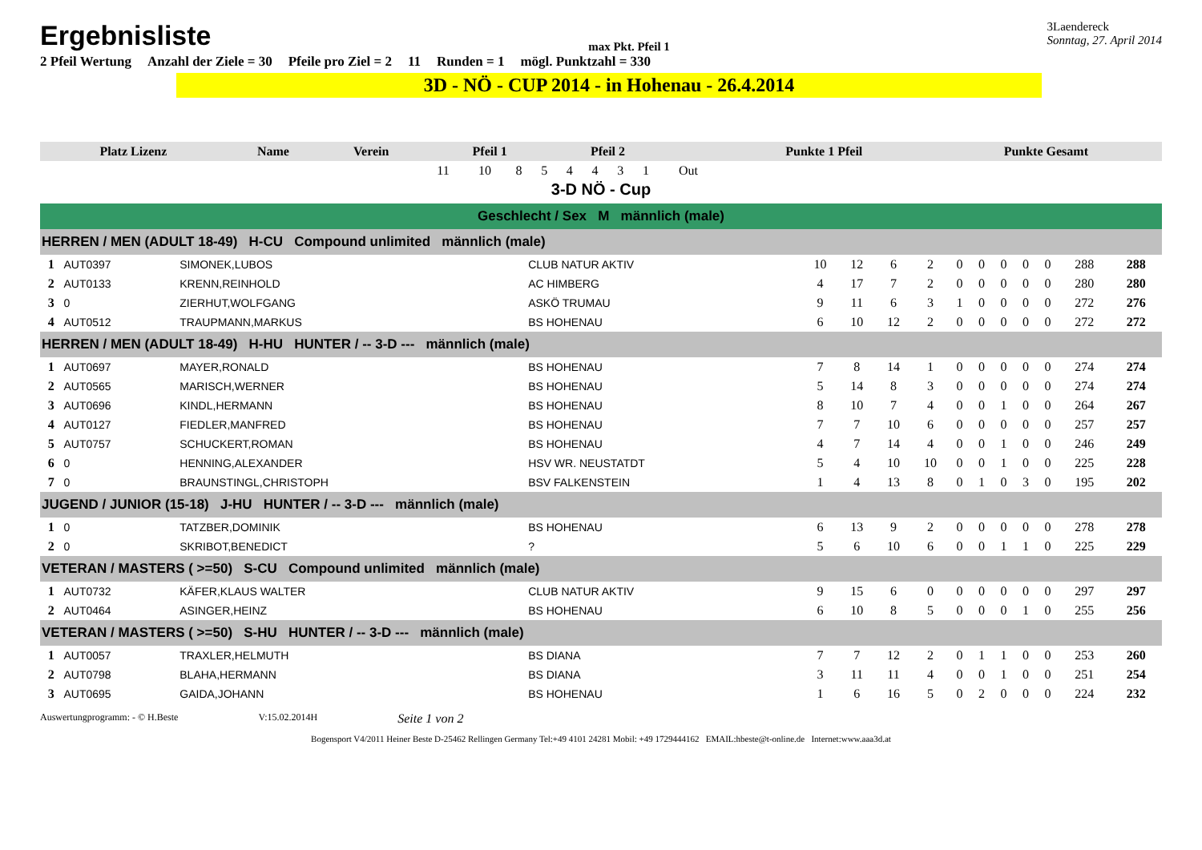Ergebnisliste
max Pkt. Pfeil 1
3Laendereck
Sonntag, 27. April 2014
2 Pfeil Wertung Anzahl der Ziele = 30 Pfeile pro Ziel = 2 11 Runden = 1 mögl. Punktzahl = 330
3D - NÖ - CUP 2014 - in Hohenau - 26.4.2014
| Platz Lizenz | Name | Verein | Pfeil 1 | | | | Pfeil 2 | | | | | Punkte 1 Pfeil | Punkte Gesamt |
| | | | 11 | 10 | 8 | 5 | 4 | 4 | 3 | 1 | Out | | |
3-D NÖ - Cup
Geschlecht / Sex M männlich (male)
| HERREN / MEN (ADULT 18-49) H-CU Compound unlimited männlich (male) | | | | | | | | | | | | | | |
| 1 | AUT0397 | SIMONEK,LUBOS | CLUB NATUR AKTIV | 10 | 12 | 6 | 2 | 0 | 0 | 0 | 0 | 0 | 288 | 288 |
| 2 | AUT0133 | KRENN,REINHOLD | AC HIMBERG | 4 | 17 | 7 | 2 | 0 | 0 | 0 | 0 | 0 | 280 | 280 |
| 3 | 0 | ZIERHUT,WOLFGANG | ASKÖ TRUMAU | 9 | 11 | 6 | 3 | 1 | 0 | 0 | 0 | 0 | 272 | 276 |
| 4 | AUT0512 | TRAUPMANN,MARKUS | BS HOHENAU | 6 | 10 | 12 | 2 | 0 | 0 | 0 | 0 | 0 | 272 | 272 |
| HERREN / MEN (ADULT 18-49) H-HU HUNTER / -- 3-D --- männlich (male) | | | | | | | | | | | | | | |
| 1 | AUT0697 | MAYER,RONALD | BS HOHENAU | 7 | 8 | 14 | 1 | 0 | 0 | 0 | 0 | 0 | 274 | 274 |
| 2 | AUT0565 | MARISCH,WERNER | BS HOHENAU | 5 | 14 | 8 | 3 | 0 | 0 | 0 | 0 | 0 | 274 | 274 |
| 3 | AUT0696 | KINDL,HERMANN | BS HOHENAU | 8 | 10 | 7 | 4 | 0 | 0 | 1 | 0 | 0 | 264 | 267 |
| 4 | AUT0127 | FIEDLER,MANFRED | BS HOHENAU | 7 | 7 | 10 | 6 | 0 | 0 | 0 | 0 | 0 | 257 | 257 |
| 5 | AUT0757 | SCHUCKERT,ROMAN | BS HOHENAU | 4 | 7 | 14 | 4 | 0 | 0 | 1 | 0 | 0 | 246 | 249 |
| 6 | 0 | HENNING,ALEXANDER | HSV WR. NEUSTATDT | 5 | 4 | 10 | 10 | 0 | 0 | 1 | 0 | 0 | 225 | 228 |
| 7 | 0 | BRAUNSTINGL,CHRISTOPH | BSV FALKENSTEIN | 1 | 4 | 13 | 8 | 0 | 1 | 0 | 3 | 0 | 195 | 202 |
| JUGEND / JUNIOR (15-18) J-HU HUNTER / -- 3-D --- männlich (male) | | | | | | | | | | | | | | |
| 1 | 0 | TATZBER,DOMINIK | BS HOHENAU | 6 | 13 | 9 | 2 | 0 | 0 | 0 | 0 | 0 | 278 | 278 |
| 2 | 0 | SKRIBOT,BENEDICT | ? | 5 | 6 | 10 | 6 | 0 | 0 | 1 | 1 | 0 | 225 | 229 |
| VETERAN / MASTERS ( >=50) S-CU Compound unlimited männlich (male) | | | | | | | | | | | | | | |
| 1 | AUT0732 | KÄFER,KLAUS WALTER | CLUB NATUR AKTIV | 9 | 15 | 6 | 0 | 0 | 0 | 0 | 0 | 0 | 297 | 297 |
| 2 | AUT0464 | ASINGER,HEINZ | BS HOHENAU | 6 | 10 | 8 | 5 | 0 | 0 | 0 | 1 | 0 | 255 | 256 |
| VETERAN / MASTERS ( >=50) S-HU HUNTER / -- 3-D --- männlich (male) | | | | | | | | | | | | | | |
| 1 | AUT0057 | TRAXLER,HELMUTH | BS DIANA | 7 | 7 | 12 | 2 | 0 | 1 | 1 | 0 | 0 | 253 | 260 |
| 2 | AUT0798 | BLAHA,HERMANN | BS DIANA | 3 | 11 | 11 | 4 | 0 | 0 | 1 | 0 | 0 | 251 | 254 |
| 3 | AUT0695 | GAIDA,JOHANN | BS HOHENAU | 1 | 6 | 16 | 5 | 0 | 2 | 0 | 0 | 0 | 224 | 232 |
Auswertungprogramm: - © H.Beste V:15.02.2014H Seite 1 von 2
Bogensport V4/2011 Heiner Beste D-25462 Rellingen Germany Tel:+49 4101 24281 Mobil: +49 1729444162 EMAIL:hbeste@t-online.de Internet:www.aaa3d.at